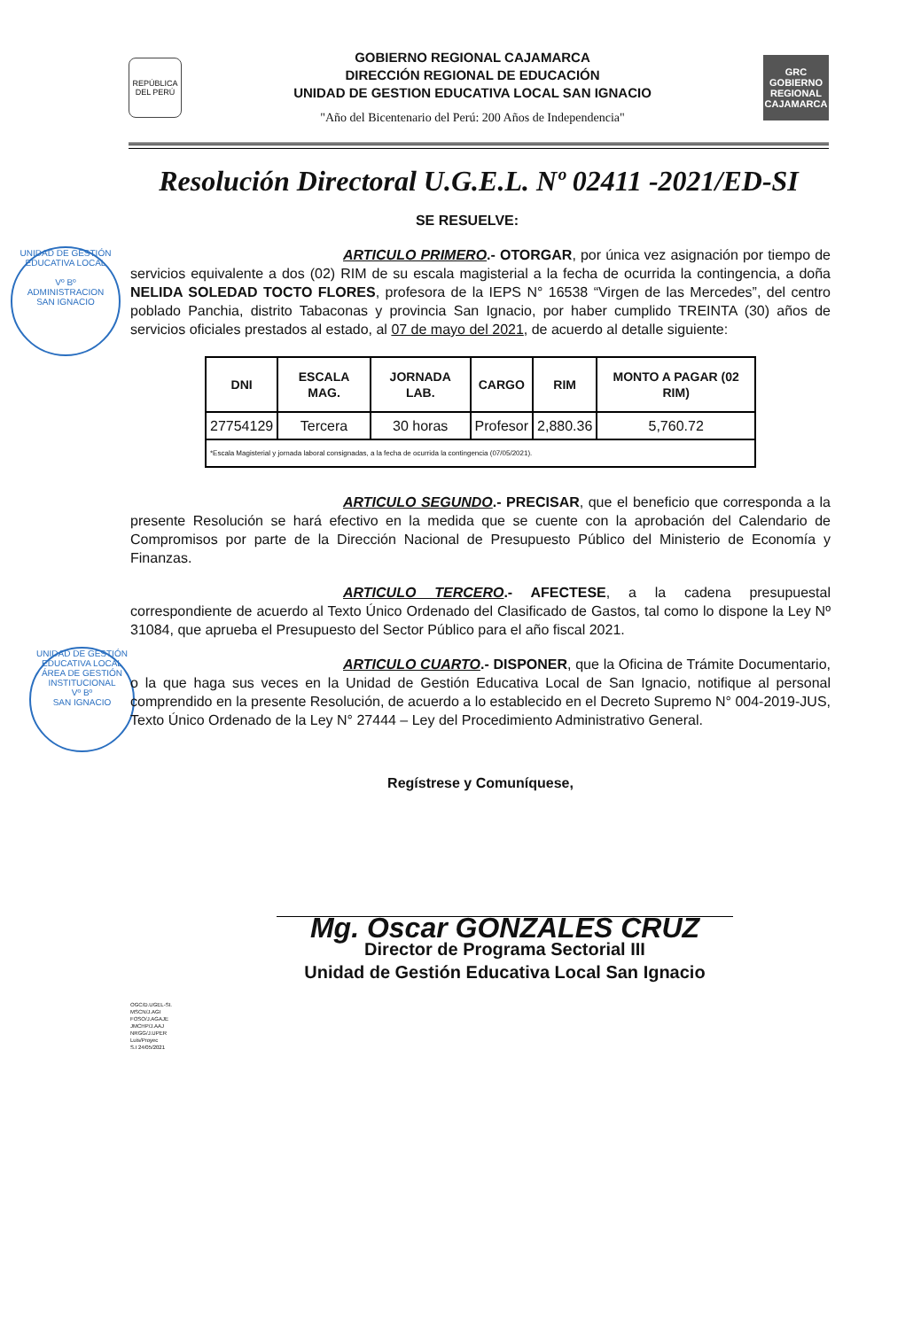REPÚBLICA DEL PERÚ
GOBIERNO REGIONAL CAJAMARCA
DIRECCIÓN REGIONAL DE EDUCACIÓN
UNIDAD DE GESTION EDUCATIVA LOCAL SAN IGNACIO
"Año del Bicentenario del Perú: 200 Años de Independencia"
GRC
GOBIERNO REGIONAL CAJAMARCA
Resolución Directoral U.G.E.L. Nº 02411 -2021/ED-SI
UNIDAD DE GESTIÓN EDUCATIVA LOCAL
Vº Bº
ADMINISTRACION
SAN IGNACIO
UNIDAD DE GESTIÓN EDUCATIVA LOCAL
ÁREA DE GESTIÓN INSTITUCIONAL
Vº Bº
SAN IGNACIO
SE RESUELVE:
ARTICULO PRIMERO.- OTORGAR, por única vez asignación por tiempo de servicios equivalente a dos (02) RIM de su escala magisterial a la fecha de ocurrida la contingencia, a doña NELIDA SOLEDAD TOCTO FLORES, profesora de la IEPS N° 16538 “Virgen de las Mercedes”, del centro poblado Panchia, distrito Tabaconas y provincia San Ignacio, por haber cumplido TREINTA (30) años de servicios oficiales prestados al estado, al 07 de mayo del 2021, de acuerdo al detalle siguiente:
| DNI | ESCALA MAG. | JORNADA LAB. | CARGO | RIM | MONTO A PAGAR (02 RIM) |
| --- | --- | --- | --- | --- | --- |
| 27754129 | Tercera | 30 horas | Profesor | 2,880.36 | 5,760.72 |
| *Escala Magisterial y jornada laboral consignadas, a la fecha de ocurrida la contingencia (07/05/2021). | | | | | |
ARTICULO SEGUNDO.- PRECISAR, que el beneficio que corresponda a la presente Resolución se hará efectivo en la medida que se cuente con la aprobación del Calendario de Compromisos por parte de la Dirección Nacional de Presupuesto Público del Ministerio de Economía y Finanzas.
ARTICULO TERCERO.- AFECTESE, a la cadena presupuestal correspondiente de acuerdo al Texto Único Ordenado del Clasificado de Gastos, tal como lo dispone la Ley Nº 31084, que aprueba el Presupuesto del Sector Público para el año fiscal 2021.
ARTICULO CUARTO.- DISPONER, que la Oficina de Trámite Documentario, o la que haga sus veces en la Unidad de Gestión Educativa Local de San Ignacio, notifique al personal comprendido en la presente Resolución, de acuerdo a lo establecido en el Decreto Supremo N° 004-2019-JUS, Texto Único Ordenado de la Ley N° 27444 – Ley del Procedimiento Administrativo General.
Regístrese y Comuníquese,
Mg. Oscar GONZALES CRUZ
Director de Programa Sectorial III
Unidad de Gestión Educativa Local San Ignacio
OGC/D.UGEL-SI.
MSCN/J.AGI
FOSO/J.AGAJE
JMCHP/J.AAJ
NRGG/J.UPER
Luis/Proyec
S.I 24/05/2021